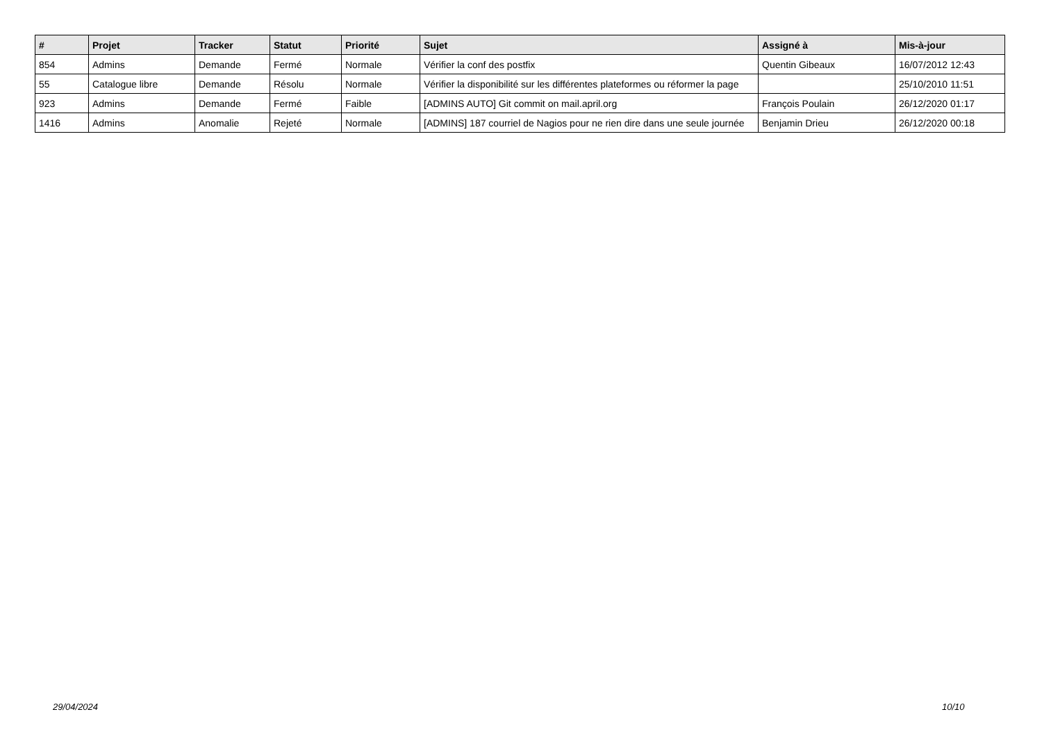| # | Projet | Tracker | Statut | Priorité | Sujet | Assigné à | Mis-à-jour |
| --- | --- | --- | --- | --- | --- | --- | --- |
| 854 | Admins | Demande | Fermé | Normale | Vérifier la conf des postfix | Quentin Gibeaux | 16/07/2012 12:43 |
| 55 | Catalogue libre | Demande | Résolu | Normale | Vérifier la disponibilité sur les différentes plateformes ou réformer la page | | 25/10/2010 11:51 |
| 923 | Admins | Demande | Fermé | Faible | [ADMINS AUTO] Git commit on mail.april.org | François Poulain | 26/12/2020 01:17 |
| 1416 | Admins | Anomalie | Rejeté | Normale | [ADMINS] 187 courriel de Nagios pour ne rien dire dans une seule journée | Benjamin Drieu | 26/12/2020 00:18 |
29/04/2024 10/10